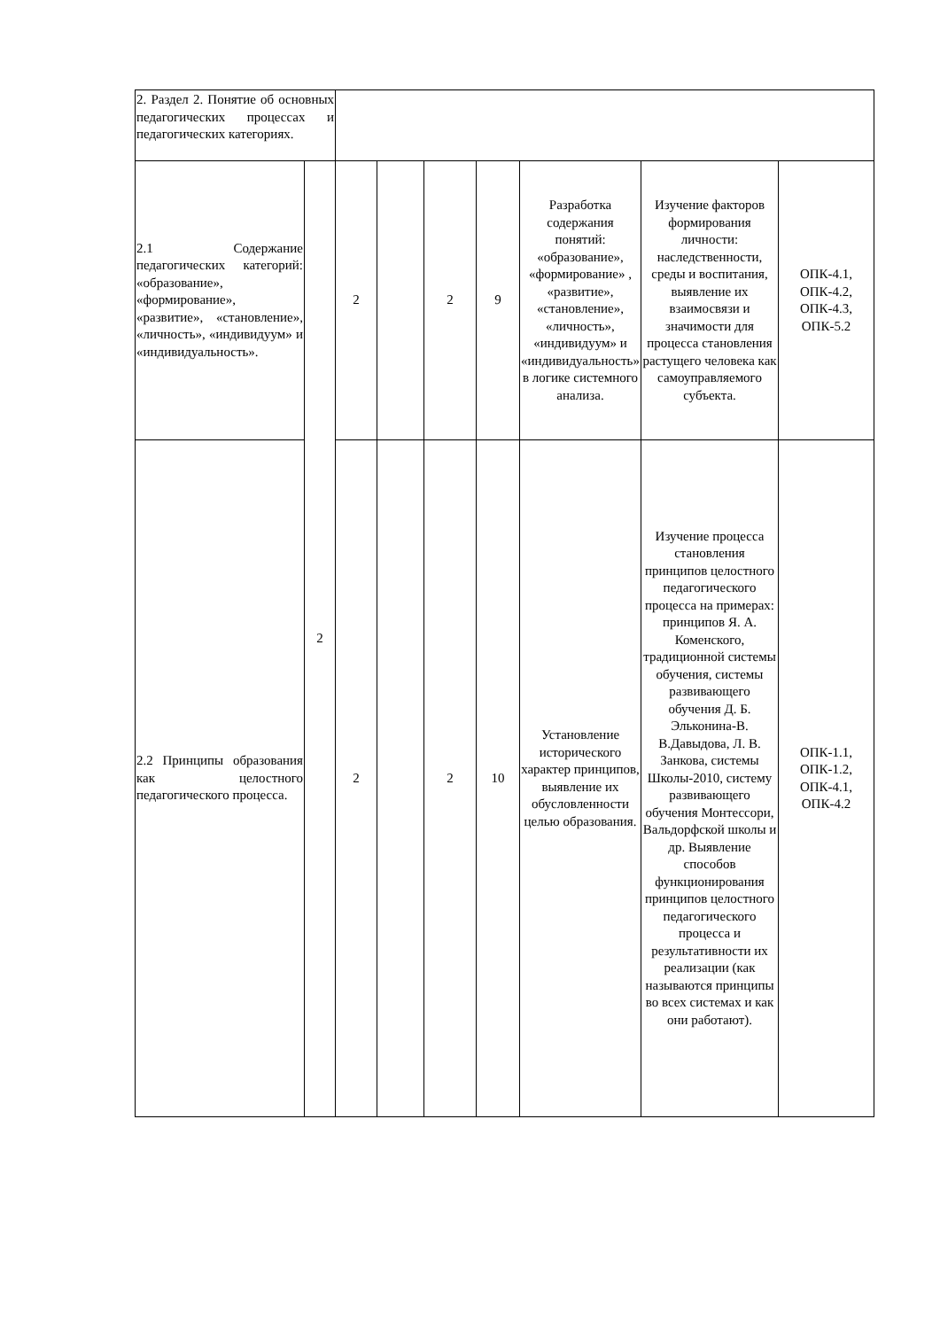| 2. Раздел 2. Понятие об основных педагогических процессах и педагогических категориях. | | | | | | | | |
| 2.1 Содержание педагогических категорий: «образование», «формирование», «развитие», «становление», «личность», «индивидуум» и «индивидуальность». | 2 | 2 | | 2 | 9 | Разработка содержания понятий: «образование», «формирование» , «развитие», «становление», «личность», «индивидуум» и «индивидуальность» в логике системного анализа. | Изучение факторов формирования личности: наследственности, среды и воспитания, выявление их взаимосвязи и значимости для процесса становления растущего человека как самоуправляемого субъекта. | ОПК-4.1, ОПК-4.2, ОПК-4.3, ОПК-5.2 |
| 2.2 Принципы образования как целостного педагогического процесса. | | 2 | | 2 | 10 | Установление исторического характер принципов, выявление их обусловленности целью образования. | Изучение процесса становления принципов целостного педагогического процесса на примерах: принципов Я. А. Коменского, традиционной системы обучения, системы развивающего обучения Д. Б. Эльконина-В. В.Давыдова, Л. В. Занкова, системы Школы-2010, систему развивающего обучения Монтессори, Вальдорфской школы и др. Выявление способов функционирования принципов целостного педагогического процесса и результативности их реализации (как называются принципы во всех системах и как они работают). | ОПК-1.1, ОПК-1.2, ОПК-4.1, ОПК-4.2 |